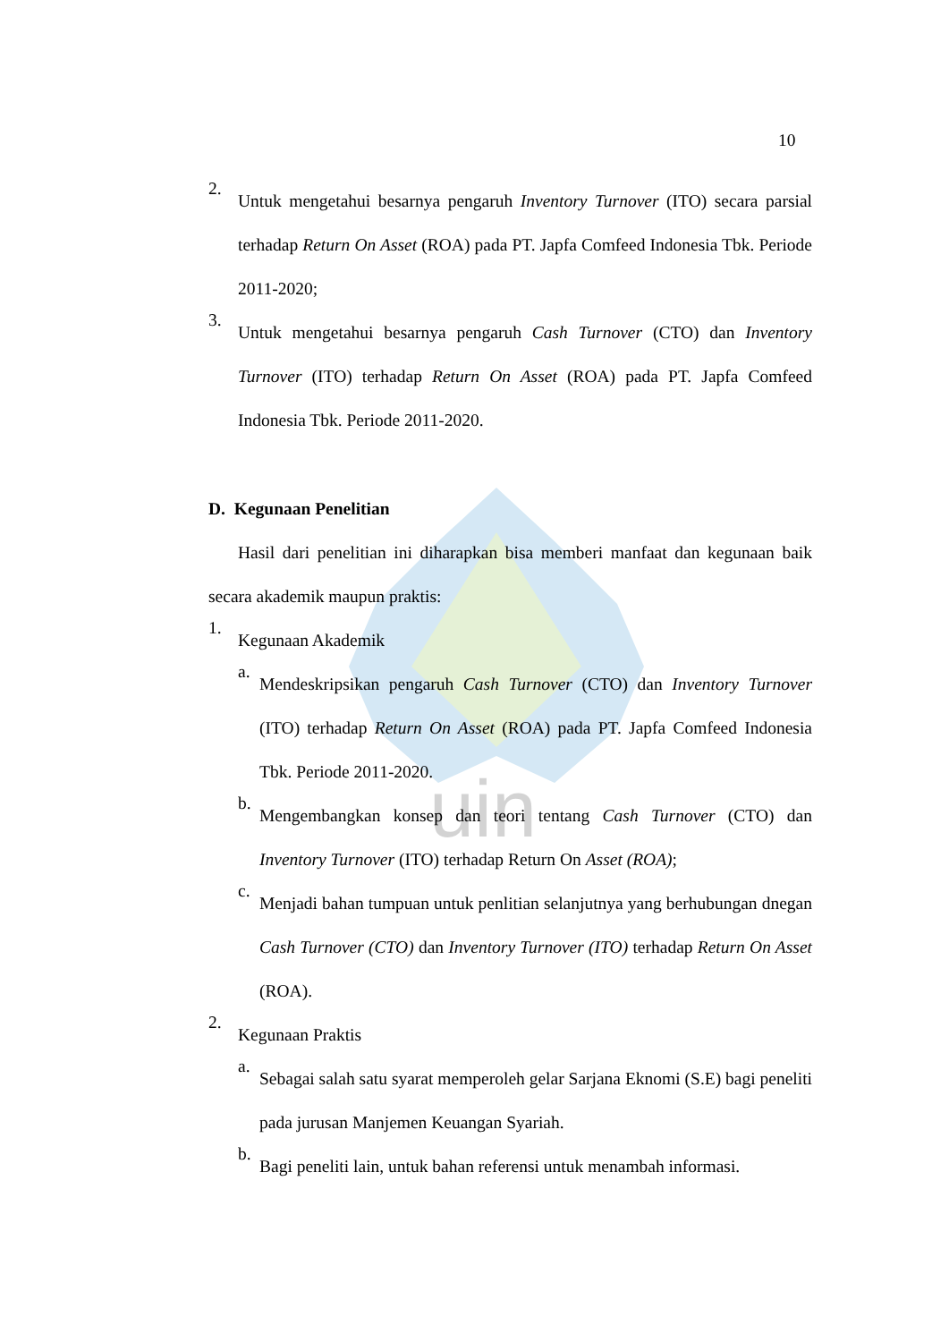uin
10
2.
Untuk mengetahui besarnya pengaruh Inventory Turnover (ITO) secara parsial terhadap Return On Asset (ROA) pada PT. Japfa Comfeed Indonesia Tbk. Periode 2011-2020;
3.
Untuk mengetahui besarnya pengaruh Cash Turnover (CTO) dan Inventory Turnover (ITO) terhadap Return On Asset (ROA) pada PT. Japfa Comfeed Indonesia Tbk. Periode 2011-2020.
D. Kegunaan Penelitian
Hasil dari penelitian ini diharapkan bisa memberi manfaat dan kegunaan baik secara akademik maupun praktis:
1.
Kegunaan Akademik
a.
Mendeskripsikan pengaruh Cash Turnover (CTO) dan Inventory Turnover (ITO) terhadap Return On Asset (ROA) pada PT. Japfa Comfeed Indonesia Tbk. Periode 2011-2020.
b.
Mengembangkan konsep dan teori tentang Cash Turnover (CTO) dan Inventory Turnover (ITO) terhadap Return On Asset (ROA);
c.
Menjadi bahan tumpuan untuk penlitian selanjutnya yang berhubungan dnegan Cash Turnover (CTO) dan Inventory Turnover (ITO) terhadap Return On Asset (ROA).
2.
Kegunaan Praktis
a.
Sebagai salah satu syarat memperoleh gelar Sarjana Eknomi (S.E) bagi peneliti pada jurusan Manjemen Keuangan Syariah.
b.
Bagi peneliti lain, untuk bahan referensi untuk menambah informasi.